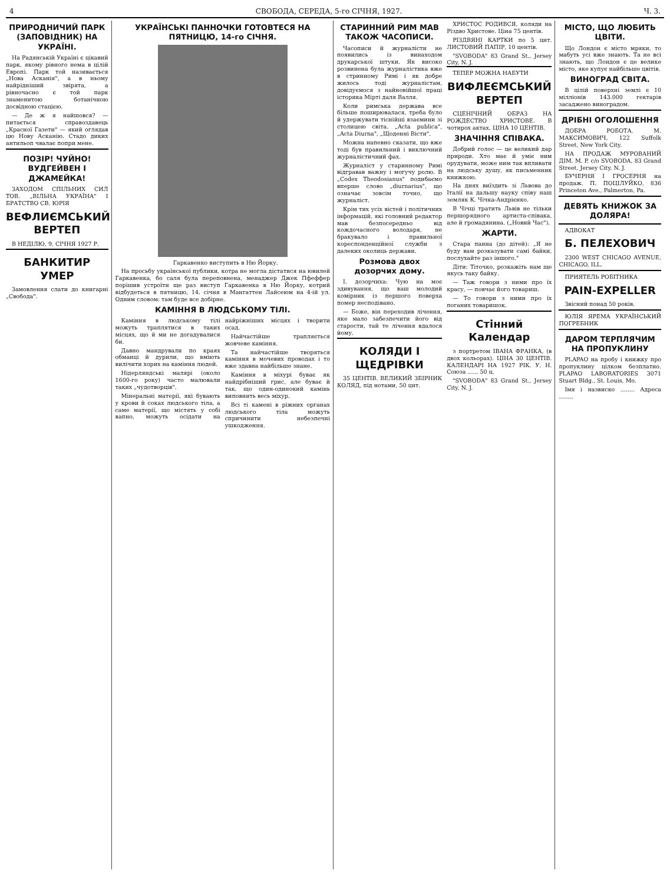4 СВОБОДА, СЕРЕДА, 5-го СІЧНЯ, 1927. Ч. 3.
ПРИРОДНИЧИЙ ПАРК (ЗАПОВІДНИК) НА УКРАЇНІ.
На Радянській Україні є цікавий парк, якому рівного нема в цілій Европі. Парк той називається „Нова Асканія", а в ньому найрідніший звірята, а рівночасно є той парк знаменитою ботанічною досвідною стацією.
— Де ж я найшовся? — питається справоздавець „Красної Газети" — який оглядав цю Нову Асканію. Стадо диких антильоп чвалає попри мене.
ПОЗІР! ЧУЙНО! ВУДГЕЙВЕН І ДЖАМЕЙКА!
ЗАХОДОМ СПІЛЬНИХ СИЛ ТОВ. „ВІЛЬНА УКРАЇНА" І БРАТСТВО СВ. ЮРІЯ
ВЕФЛИЄМСЬКИЙ ВЕРТЕП
В НЕДІЛЮ, 9. СІЧНЯ 1927 Р.
БАНКИТИР УМЕР
Замовлення слати до книгарні „Свобода".
УКРАЇНСЬКІ ПАННОЧКИ ГОТОВТЕСЯ НА ПЯТНИЦЮ, 14-го СІЧНЯ.
Гаркавенко виступить в Ню Йорку.
На просьбу української публики, котра не могла дістатися на ювилей Гаркавенка, бо саля була переповнена, менаджер Джек Пфеффер порішив устроїти ще раз виступ Гаркавенка в Ню Йорку, котрий відбудеться в пятницю, 14. січня в Мангаттен Лайсеюм на 4-ій ул. Одним словом: там буде все добірне.
КАМІННЯ В ЛЮДСЬКОМУ ТІЛІ.
Каміння в людському тілі можуть траплятися в таких місцях, що й ми не догадувалися би.
Давно мандрували по краях обманці й дурили, що вміють вилічити хорих на каміння людей.
Нідерляндські малярі (около 1600-го року) часто малювали таких „чудотворців".
Мінеральні матерії, які бувають у крови й соках людського тіла, а саме матерії, що містять у собі вапно, можуть осідати на найріжніших місцях і творити осад.
Найчастійше трапляється жовчеве каміння.
Та найчастійше творяться каміння в мочевих проводах і то вже здавна найбільше знане.
Каміння в міхурі буває як найдрібніший грис, але буває й так, що один-одинокий камінь виповнить весь міхур.
Всі ті камені в ріжних органах людського тіла можуть спричинити небезпечні ушкодження.
СТАРИННИЙ РИМ МАВ ТАКОЖ ЧАСОПИСИ.
Часописи й журналісти не появились із винаходом друкарської штуки. Як високо розвинена була журналістика вже в стринному Римі і як добре жилось тоді журналістам, довідуємося з найновійшої праці історика Мірті даля Валля.
Коли римська держава все більше поширювалася, треба було й удержувати тіснійші взаємини зі столицею світа. „Acta publica", „Acta Diurna", „Щоденні Вісти".
Можна напевно сказати, що вже тоді був правильний і виключний журналістичний фах.
Журналіст у старинному Римі відгравав важну і могучу ролю. В „Codex Theodosianus" подибаємо вперше слово „diurnarius", що означає зовсім точно, що журналіст.
Крім тих усіх вістей і політичних інформацій, які головний редактор мав безпосередньо від кождочасного володаря, не бракувало і правильної кореспонденційної служби з далеких околиць держави.
Розмова двох дозорчих дому.
I. дозорчиха: Чую на моє здивування, що ваш молодий комірник із першого поверха помер несподівано.
— Боже, він переходив лічення, яке мало забезпечити його від старости, тай те лічення вдалося йому.
КОЛЯДИ І ЩЕДРІВКИ
35 ЦЕНТІВ. ВЕЛИКИЙ ЗБІРНИК КОЛЯД, під нотами, 50 цнт.
ХРИСТОС РОДИВСЯ, коляди на Різдво Христове. Ціна 75 центів.
РІЗДВЯНІ КАРТКИ по 5 цнт. ЛИСТОВИЙ ПАПІР, 10 центів.
"SVOBODA" 83 Grand St., Jersey City, N. J.
ТЕПЕР МОЖНА НАБУТИ
ВИФЛЕЄМСЬКИЙ ВЕРТЕП
СЦЕНІЧНИЙ ОБРАЗ НА РОЖДЕСТВО ХРИСТОВЕ. В чотирох актах. ЦІНА 10 ЦЕНТІВ.
ЗНАЧІННЯ СПІВАКА.
Добрий голос — це великий дар природи. Хто має й уміє ним орудувати, може ним так впливати на людську душу, як письменник книжкою.
На днях виїздить зі Львова до Італії на дальшу науку співу наш земляк К. Чічка-Андрієнко.
В Чічці тратить Львів не тільки першорядного артиста-співака, але й громадянина. („Новий Час").
ЖАРТИ.
Стара панна (до дітей): „Я не буду вам розказувати самі байки, послухайте раз іншого."
Діти: Тіточко, розкажіть нам ще якусь таку байку.
— Таж говори з ними про їх красу, — повчає його товариш.
— То говори з ними про їх поганих товаришок.
Стінний Календар
з портретом ІВАНА ФРАНКА, (в двох кольорах). ЦІНА 30 ЦЕНТІВ. КАЛЕНДАРІ НА 1927 РІК. У. Н. Союза ...... 50 ц.
"SVOBODA" 83 Grand St., Jersey City, N. J.
МІСТО, ЩО ЛЮБИТЬ ЦВІТИ.
Що Лондон є місто мряки, то мабуть усі вже знають. Та не всі знають, що Лондон є це велике місто, яке купує найбільше цвітів.
ВИНОГРАД СВІТА.
В цілій поверхні землі є 10 мілліонів 143.000 гектарів засаджено виноградом.
ДРІБНІ ОГОЛОШЕННЯ
ДОБРА РОБОТА. М. МАКСИМОВИЧ, 122 Suffolk Street, New York City.
НА ПРОДАЖ МУРОВАНИЙ ДІМ. M. P. c/o SVOBODA, 83 Grand Street, Jersey City, N. J.
БУЧЕРНЯ І ГРОСЕРНЯ на продаж. П. ПОЦІЛУЙКО, 836 Princeton Ave., Palmerton, Pa.
ДЕВЯТЬ КНИЖОК ЗА ДОЛЯРА!
АДВОКАТ
Б. ПЕЛЕХОВИЧ
2300 WEST CHICAGO AVENUE, CHICAGO, ILL.
ПРИЯТЕЛЬ РОБІТНИКА
PAIN-EXPELLER
Звісний понад 50 років.
ЮЛІЯ ЯРЕМА УКРАЇНСЬКИЙ ПОГРЕБНИК
ДАРОМ ТЕРПЛЯЧИМ НА ПРОПУКЛИНУ
PLAPAO на пробу і книжку про пропуклину цілком безплатно. PLAPAO LABORATORIES 3071 Stuart Bldg., St. Louis, Mo.
Імя і назвиско ........ Адреса ........